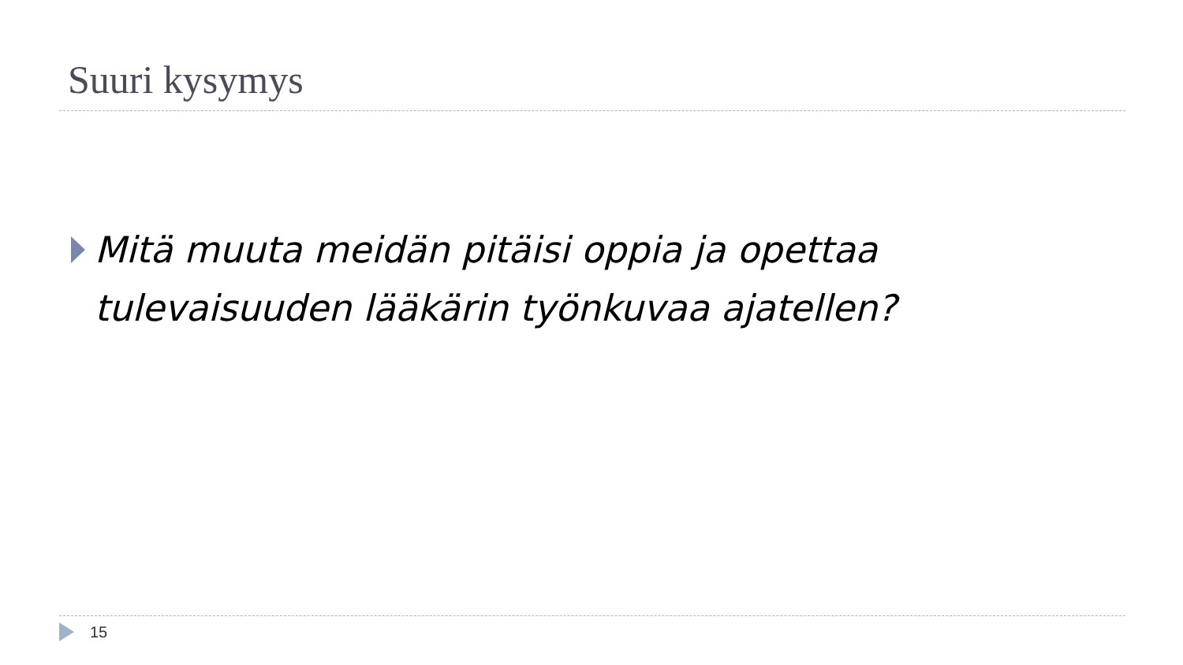Suuri kysymys
Mitä muuta meidän pitäisi oppia ja opettaa tulevaisuuden lääkärin työnkuvaa ajatellen?
15